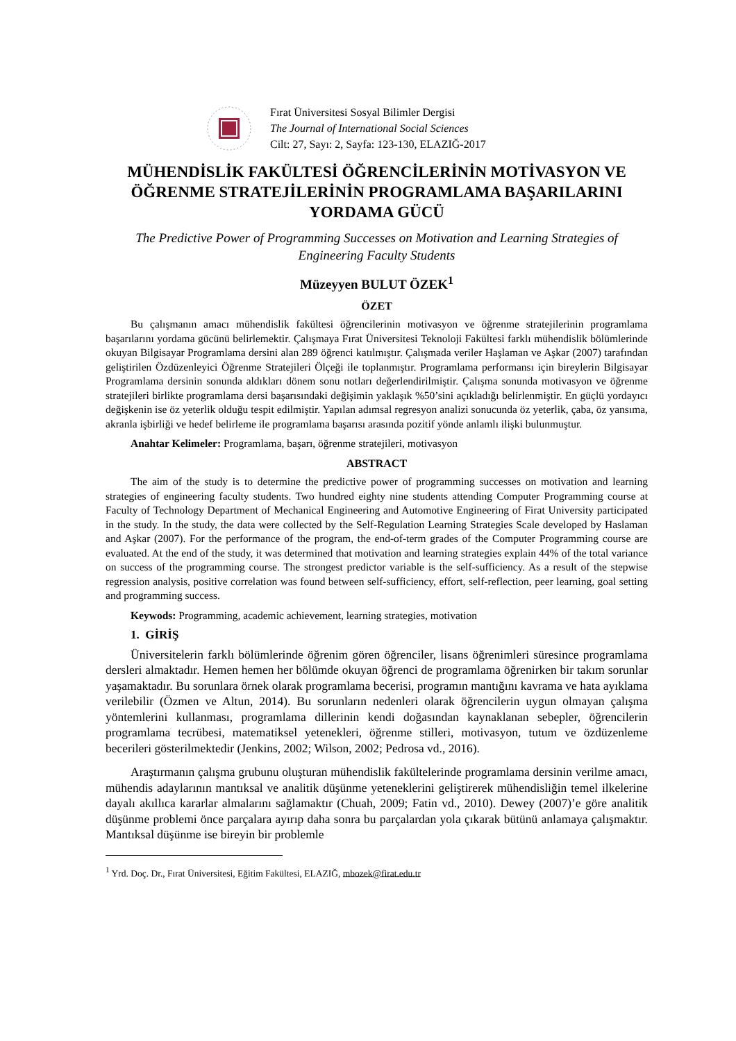Fırat Üniversitesi Sosyal Bilimler Dergisi
The Journal of International Social Sciences
Cilt: 27, Sayı: 2, Sayfa: 123-130, ELAZIĞ-2017
MÜHENDİSLİK FAKÜLTESİ ÖĞRENCİLERİNİN MOTİVASYON VE ÖĞRENME STRATEJİLERİNİN PROGRAMLAMA BAŞARILARINI YORDAMA GÜCÜ
The Predictive Power of Programming Successes on Motivation and Learning Strategies of Engineering Faculty Students
Müzeyyen BULUT ÖZEK<sup>1</sup>
ÖZET
Bu çalışmanın amacı mühendislik fakültesi öğrencilerinin motivasyon ve öğrenme stratejilerinin programlama başarılarını yordama gücünü belirlemektir. Çalışmaya Fırat Üniversitesi Teknoloji Fakültesi farklı mühendislik bölümlerinde okuyan Bilgisayar Programlama dersini alan 289 öğrenci katılmıştır. Çalışmada veriler Haşlaman ve Aşkar (2007) tarafından geliştirilen Özdüzenleyici Öğrenme Stratejileri Ölçeği ile toplanmıştır. Programlama performansı için bireylerin Bilgisayar Programlama dersinin sonunda aldıkları dönem sonu notları değerlendirilmiştir. Çalışma sonunda motivasyon ve öğrenme stratejileri birlikte programlama dersi başarısındaki değişimin yaklaşık %50’sini açıkladığı belirlenmiştir. En güçlü yordayıcı değişkenin ise öz yeterlik olduğu tespit edilmiştir. Yapılan adımsal regresyon analizi sonucunda öz yeterlik, çaba, öz yansıma, akranla işbirliği ve hedef belirleme ile programlama başarısı arasında pozitif yönde anlamlı ilişki bulunmuştur.
Anahtar Kelimeler: Programlama, başarı, öğrenme stratejileri, motivasyon
ABSTRACT
The aim of the study is to determine the predictive power of programming successes on motivation and learning strategies of engineering faculty students. Two hundred eighty nine students attending Computer Programming course at Faculty of Technology Department of Mechanical Engineering and Automotive Engineering of Firat University participated in the study. In the study, the data were collected by the Self-Regulation Learning Strategies Scale developed by Haslaman and Aşkar (2007). For the performance of the program, the end-of-term grades of the Computer Programming course are evaluated. At the end of the study, it was determined that motivation and learning strategies explain 44% of the total variance on success of the programming course. The strongest predictor variable is the self-sufficiency. As a result of the stepwise regression analysis, positive correlation was found between self-sufficiency, effort, self-reflection, peer learning, goal setting and programming success.
Keywods: Programming, academic achievement, learning strategies, motivation
1. GİRİŞ
Üniversitelerin farklı bölümlerinde öğrenim gören öğrenciler, lisans öğrenimleri süresince programlama dersleri almaktadır. Hemen hemen her bölümde okuyan öğrenci de programlama öğrenirken bir takım sorunlar yaşamaktadır. Bu sorunlara örnek olarak programlama becerisi, programın mantığını kavrama ve hata ayıklama verilebilir (Özmen ve Altun, 2014). Bu sorunların nedenleri olarak öğrencilerin uygun olmayan çalışma yöntemlerini kullanması, programlama dillerinin kendi doğasından kaynaklanan sebepler, öğrencilerin programlama tecrübesi, matematiksel yetenekleri, öğrenme stilleri, motivasyon, tutum ve özdüzenleme becerileri gösterilmektedir (Jenkins, 2002; Wilson, 2002; Pedrosa vd., 2016).
Araştırmanın çalışma grubunu oluşturan mühendislik fakültelerinde programlama dersinin verilme amacı, mühendis adaylarının mantıksal ve analitik düşünme yeteneklerini geliştirerek mühendisliğin temel ilkelerine dayalı akıllıca kararlar almalarını sağlamaktır (Chuah, 2009; Fatin vd., 2010). Dewey (2007)’e göre analitik düşünme problemi önce parçalara ayırıp daha sonra bu parçalardan yola çıkarak bütünü anlamaya çalışmaktır. Mantıksal düşünme ise bireyin bir problemle
<sup>1</sup> Yrd. Doç. Dr., Fırat Üniversitesi, Eğitim Fakültesi, ELAZIĞ, mbozek@firat.edu.tr